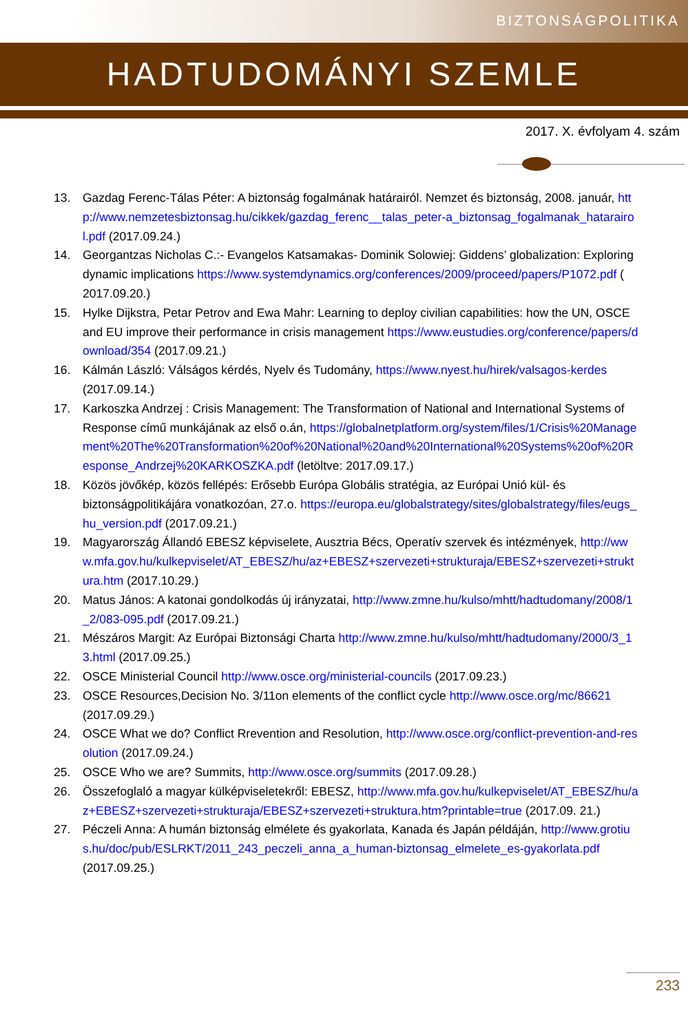BIZTONSÁGPOLITIKA
HADTUDOMÁNYI SZEMLE
2017. X. évfolyam 4. szám
13. Gazdag Ferenc-Tálas Péter: A biztonság fogalmának határairól. Nemzet és biztonság, 2008. január, http://www.nemzetesbiztonsag.hu/cikkek/gazdag_ferenc__talas_peter-a_biztonsag_fogalmanak_hatarairol.pdf (2017.09.24.)
14. Georgantzas Nicholas C.:- Evangelos Katsamakas- Dominik Solowiej: Giddens’ globalization: Exploring dynamic implications https://www.systemdynamics.org/conferences/2009/proceed/papers/P1072.pdf ( 2017.09.20.)
15. Hylke Dijkstra, Petar Petrov and Ewa Mahr: Learning to deploy civilian capabilities: how the UN, OSCE and EU improve their performance in crisis management https://www.eustudies.org/conference/papers/download/354 (2017.09.21.)
16. Kálmán László: Válságos kérdés, Nyelv és Tudomány, https://www.nyest.hu/hirek/valsagos-kerdes (2017.09.14.)
17. Karkoszka Andrzej : Crisis Management: The Transformation of National and International Systems of Response című munkájának az első o.án, https://globalnetplatform.org/system/files/1/Crisis%20Management%20The%20Transformation%20of%20National%20and%20International%20Systems%20of%20Response_Andrzej%20KARKOSZKA.pdf (letöltve: 2017.09.17.)
18. Közös jövőkép, közös fellépés: Erősebb Európa Globális stratégia, az Európai Unió kül- és biztonságpolitikájára vonatkozóan, 27.o. https://europa.eu/globalstrategy/sites/globalstrategy/files/eugs_hu_version.pdf (2017.09.21.)
19. Magyarország Állandó EBESZ képviselete, Ausztria Bécs, Operatív szervek és intézmények, http://www.mfa.gov.hu/kulkepviselet/AT_EBESZ/hu/az+EBESZ+szervezeti+strukturaja/EBESZ+szervezeti+struktura.htm (2017.10.29.)
20. Matus János: A katonai gondolkodás új irányzatai, http://www.zmne.hu/kulso/mhtt/hadtudomany/2008/1_2/083-095.pdf (2017.09.21.)
21. Mészáros Margit: Az Európai Biztonsági Charta http://www.zmne.hu/kulso/mhtt/hadtudomany/2000/3_13.html (2017.09.25.)
22. OSCE Ministerial Council http://www.osce.org/ministerial-councils (2017.09.23.)
23. OSCE Resources,Decision No. 3/11on elements of the conflict cycle http://www.osce.org/mc/86621 (2017.09.29.)
24. OSCE What we do? Conflict Rrevention and Resolution, http://www.osce.org/conflict-prevention-and-resolution (2017.09.24.)
25. OSCE Who we are? Summits, http://www.osce.org/summits (2017.09.28.)
26. Összefoglaló a magyar külképviseletekről: EBESZ, http://www.mfa.gov.hu/kulkepviselet/AT_EBESZ/hu/az+EBESZ+szervezeti+strukturaja/EBESZ+szervezeti+struktura.htm?printable=true (2017.09. 21.)
27. Péczeli Anna: A humán biztonság elmélete és gyakorlata, Kanada és Japán példáján, http://www.grotius.hu/doc/pub/ESLRKT/2011_243_peczeli_anna_a_human-biztonsag_elmelete_es-gyakorlata.pdf (2017.09.25.)
233